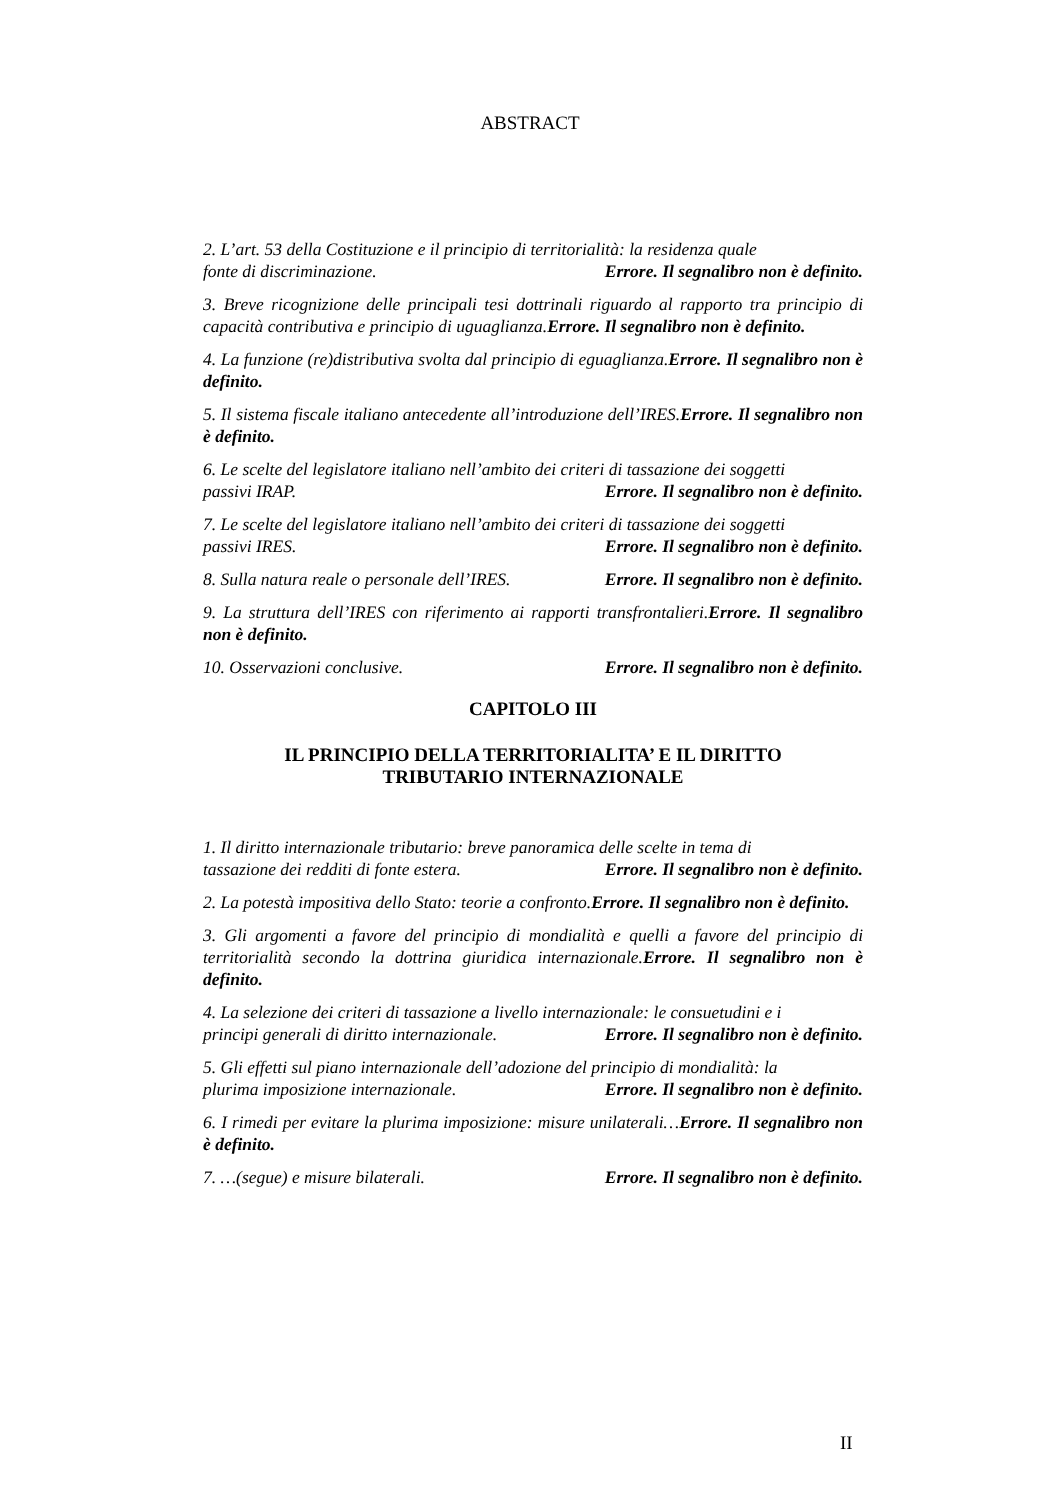ABSTRACT
2. L’art. 53 della Costituzione e il principio di territorialità: la residenza quale
fonte di discriminazione. Errore. Il segnalibro non è definito.
3. Breve ricognizione delle principali tesi dottrinali riguardo al rapporto tra principio di capacità contributiva e principio di uguaglianza.Errore. Il segnalibro non è definito.
4. La funzione (re)distributiva svolta dal principio di eguaglianza.Errore. Il segnalibro non è definito.
5. Il sistema fiscale italiano antecedente all’introduzione dell’IRES.Errore. Il segnalibro non è definito.
6. Le scelte del legislatore italiano nell’ambito dei criteri di tassazione dei soggetti
passivi IRAP. Errore. Il segnalibro non è definito.
7. Le scelte del legislatore italiano nell’ambito dei criteri di tassazione dei soggetti
passivi IRES. Errore. Il segnalibro non è definito.
8. Sulla natura reale o personale dell’IRES. Errore. Il segnalibro non è definito.
9. La struttura dell’IRES con riferimento ai rapporti transfrontalieri.Errore. Il segnalibro non è definito.
10. Osservazioni conclusive. Errore. Il segnalibro non è definito.
CAPITOLO III
IL PRINCIPIO DELLA TERRITORIALITA’ E IL DIRITTO
TRIBUTARIO INTERNAZIONALE
1. Il diritto internazionale tributario: breve panoramica delle scelte in tema di
tassazione dei redditi di fonte estera. Errore. Il segnalibro non è definito.
2. La potestà impositiva dello Stato: teorie a confronto.Errore. Il segnalibro non è definito.
3. Gli argomenti a favore del principio di mondialità e quelli a favore del principio di territorialità secondo la dottrina giuridica internazionale.Errore. Il segnalibro non è definito.
4. La selezione dei criteri di tassazione a livello internazionale: le consuetudini e i
principi generali di diritto internazionale. Errore. Il segnalibro non è definito.
5. Gli effetti sul piano internazionale dell’adozione del principio di mondialità: la
plurima imposizione internazionale. Errore. Il segnalibro non è definito.
6. I rimedi per evitare la plurima imposizione: misure unilaterali…Errore. Il segnalibro non è definito.
7. …(segue) e misure bilaterali. Errore. Il segnalibro non è definito.
II